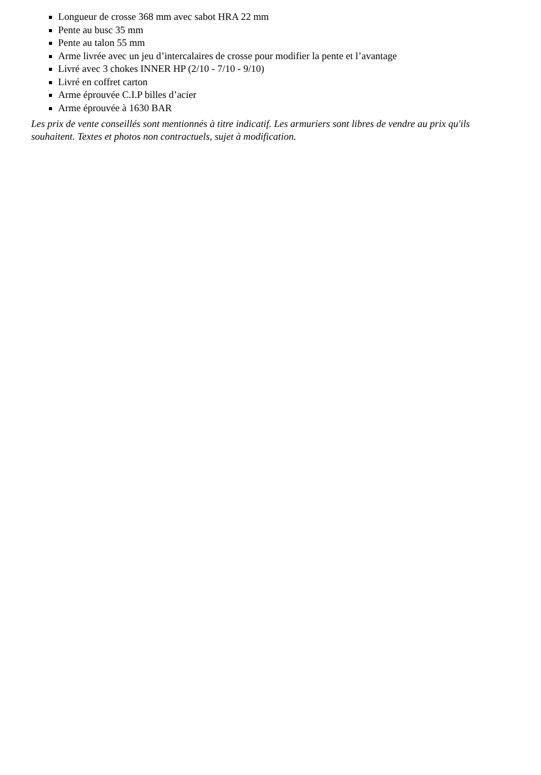Longueur de crosse 368 mm avec sabot HRA 22 mm
Pente au busc 35 mm
Pente au talon 55 mm
Arme livrée avec un jeu d’intercalaires de crosse pour modifier la pente et l’avantage
Livré avec 3 chokes INNER HP (2/10 - 7/10 - 9/10)
Livré en coffret carton
Arme éprouvée C.I.P billes d’acier
Arme éprouvée à 1630 BAR
Les prix de vente conseillés sont mentionnés à titre indicatif. Les armuriers sont libres de vendre au prix qu'ils souhaitent. Textes et photos non contractuels, sujet à modification.